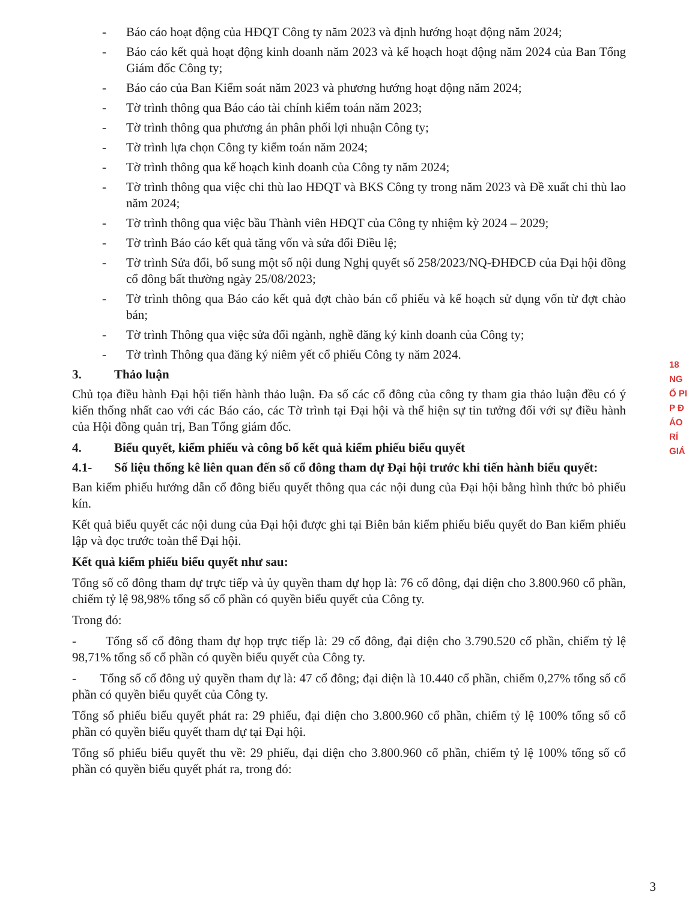- Báo cáo hoạt động của HĐQT Công ty năm 2023 và định hướng hoạt động năm 2024;
- Báo cáo kết quả hoạt động kinh doanh năm 2023 và kế hoạch hoạt động năm 2024 của Ban Tổng Giám đốc Công ty;
- Báo cáo của Ban Kiểm soát năm 2023 và phương hướng hoạt động năm 2024;
- Tờ trình thông qua Báo cáo tài chính kiểm toán năm 2023;
- Tờ trình thông qua phương án phân phối lợi nhuận Công ty;
- Tờ trình lựa chọn Công ty kiểm toán năm 2024;
- Tờ trình thông qua kế hoạch kinh doanh của Công ty năm 2024;
- Tờ trình thông qua việc chi thù lao HĐQT và BKS Công ty trong năm 2023 và Đề xuất chi thù lao năm 2024;
- Tờ trình thông qua việc bầu Thành viên HĐQT của Công ty nhiệm kỳ 2024 – 2029;
- Tờ trình Báo cáo kết quả tăng vốn và sửa đổi Điều lệ;
- Tờ trình Sửa đổi, bổ sung một số nội dung Nghị quyết số 258/2023/NQ-ĐHĐCĐ của Đại hội đồng cổ đông bất thường ngày 25/08/2023;
- Tờ trình thông qua Báo cáo kết quả đợt chào bán cổ phiếu và kế hoạch sử dụng vốn từ đợt chào bán;
- Tờ trình Thông qua việc sửa đổi ngành, nghề đăng ký kinh doanh của Công ty;
- Tờ trình Thông qua đăng ký niêm yết cổ phiếu Công ty năm 2024.
3. Thảo luận
Chủ tọa điều hành Đại hội tiến hành thảo luận. Đa số các cổ đông của công ty tham gia thảo luận đều có ý kiến thống nhất cao với các Báo cáo, các Tờ trình tại Đại hội và thể hiện sự tin tưởng đối với sự điều hành của Hội đồng quản trị, Ban Tổng giám đốc.
4. Biểu quyết, kiểm phiếu và công bố kết quả kiểm phiếu biểu quyết
4.1- Số liệu thống kê liên quan đến số cổ đông tham dự Đại hội trước khi tiến hành biểu quyết:
Ban kiểm phiếu hướng dẫn cổ đông biểu quyết thông qua các nội dung của Đại hội bằng hình thức bỏ phiếu kín.
Kết quả biểu quyết các nội dung của Đại hội được ghi tại Biên bản kiểm phiếu biểu quyết do Ban kiểm phiếu lập và đọc trước toàn thể Đại hội.
Kết quả kiểm phiếu biểu quyết như sau:
Tổng số cổ đông tham dự trực tiếp và ủy quyền tham dự họp là: 76 cổ đông, đại diện cho 3.800.960 cổ phần, chiếm tỷ lệ 98,98% tổng số cổ phần có quyền biểu quyết của Công ty.
Trong đó:
- Tổng số cổ đông tham dự họp trực tiếp là: 29 cổ đông, đại diện cho 3.790.520 cổ phần, chiếm tỷ lệ 98,71% tổng số cổ phần có quyền biểu quyết của Công ty.
- Tổng số cổ đông uỷ quyền tham dự là: 47 cổ đông; đại diện là 10.440 cổ phần, chiếm 0,27% tổng số cổ phần có quyền biểu quyết của Công ty.
Tổng số phiếu biểu quyết phát ra: 29 phiếu, đại diện cho 3.800.960 cổ phần, chiếm tỷ lệ 100% tổng số cổ phần có quyền biểu quyết tham dự tại Đại hội.
Tổng số phiếu biểu quyết thu về: 29 phiếu, đại diện cho 3.800.960 cổ phần, chiếm tỷ lệ 100% tổng số cổ phần có quyền biểu quyết phát ra, trong đó:
18
NG
Ổ PI
P Đ
ÁO
RÍ
GIÁ
3